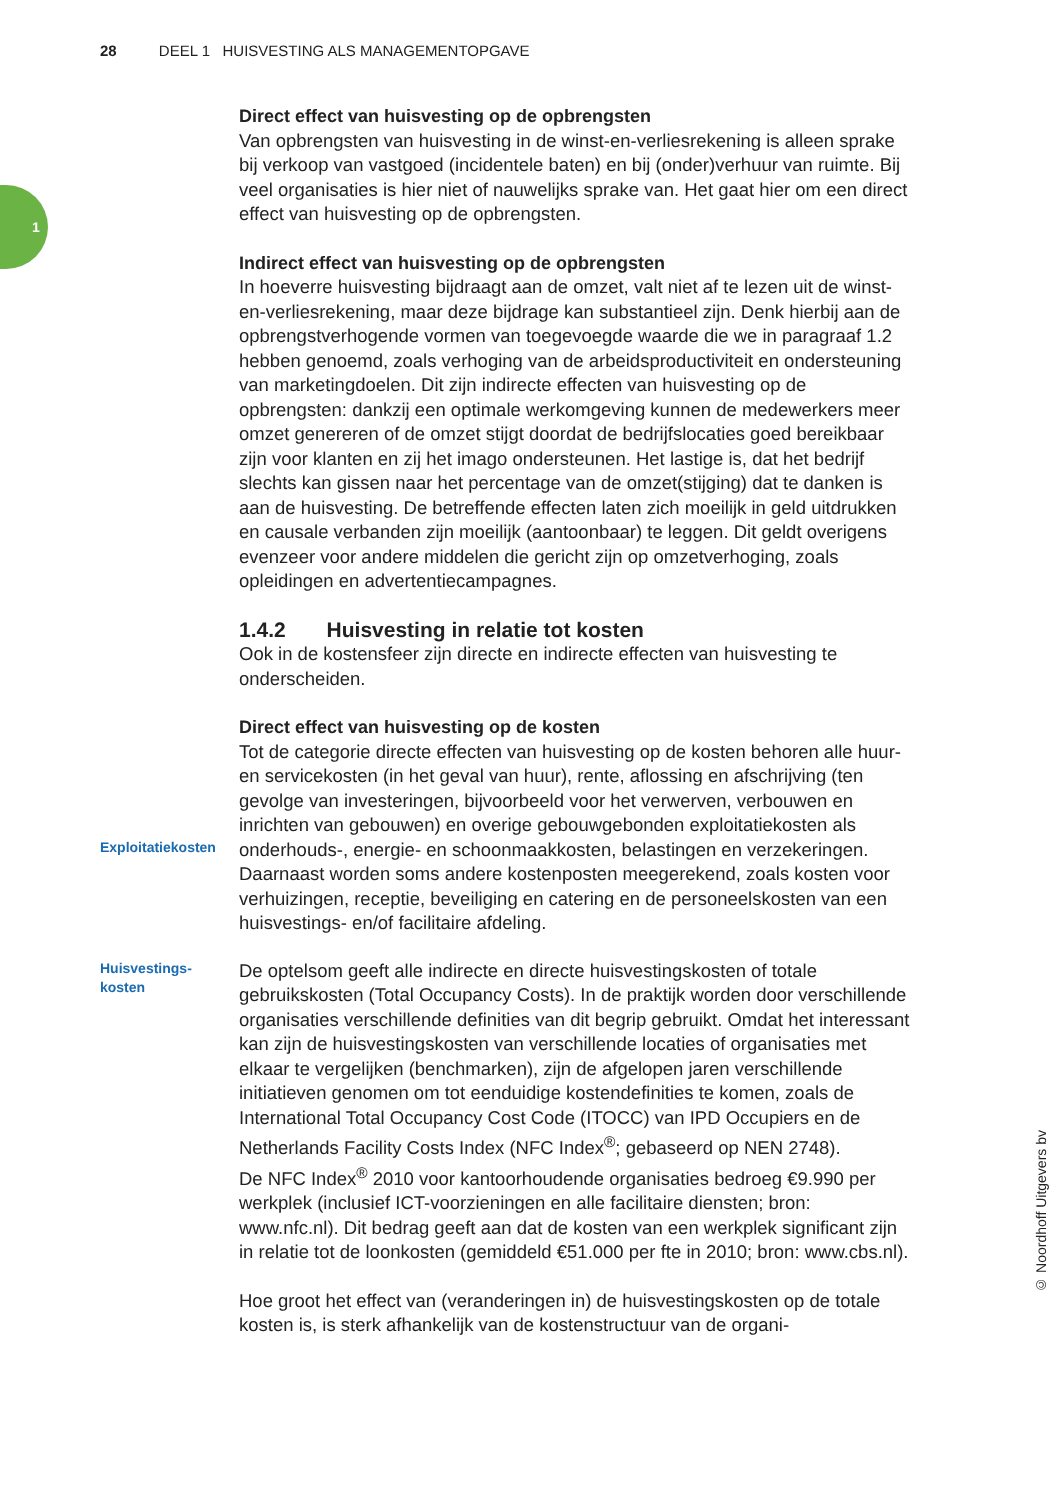28 DEEL 1 HUISVESTING ALS MANAGEMENTOPGAVE
1
Direct effect van huisvesting op de opbrengsten
Van opbrengsten van huisvesting in de winst-en-verliesrekening is alleen sprake bij verkoop van vastgoed (incidentele baten) en bij (onder)verhuur van ruimte. Bij veel organisaties is hier niet of nauwelijks sprake van. Het gaat hier om een direct effect van huisvesting op de opbrengsten.
Indirect effect van huisvesting op de opbrengsten
In hoeverre huisvesting bijdraagt aan de omzet, valt niet af te lezen uit de winst-en-verliesrekening, maar deze bijdrage kan substantieel zijn. Denk hierbij aan de opbrengstverhogende vormen van toegevoegde waarde die we in paragraaf 1.2 hebben genoemd, zoals verhoging van de arbeidspro­ductiviteit en ondersteuning van marketingdoelen. Dit zijn indirecte effecten van huisvesting op de opbrengsten: dankzij een optimale werkomgeving kunnen de medewerkers meer omzet genereren of de omzet stijgt doordat de bedrijfslocaties goed bereikbaar zijn voor klanten en zij het imago onder­steunen. Het lastige is, dat het bedrijf slechts kan gissen naar het percen­tage van de omzet(stijging) dat te danken is aan de huisvesting. De betref­fende effecten laten zich moeilijk in geld uitdrukken en causale verbanden zijn moeilijk (aantoonbaar) te leggen. Dit geldt overigens evenzeer voor andere middelen die gericht zijn op omzetverhoging, zoals opleidingen en advertentiecampagnes.
1.4.2 Huisvesting in relatie tot kosten
Ook in de kostensfeer zijn directe en indirecte effecten van huisvesting te onderscheiden.
Direct effect van huisvesting op de kosten
Tot de categorie directe effecten van huisvesting op de kosten behoren alle huur- en servicekosten (in het geval van huur), rente, aflossing en afschrij­ving (ten gevolge van investeringen, bijvoorbeeld voor het verwerven, ver­bouwen en inrichten van gebouwen) en overige gebouwgebonden exploita­tiekosten als onderhouds-, energie- en schoonmaakkosten, belastingen en verzekeringen. Daarnaast worden soms andere kostenposten meegere­kend, zoals kosten voor verhuizingen, receptie, beveiliging en catering en de personeelskosten van een huisvestings- en/of facilitaire afdeling.
Exploitatiekosten
Huisvestings-
kosten
De optelsom geeft alle indirecte en directe huisvestingskosten of totale gebruikskosten (Total Occupancy Costs). In de praktijk worden door ver­schillende organisaties verschillende definities van dit begrip gebruikt. Omdat het interessant kan zijn de huisvestingskosten van verschillende locaties of organisaties met elkaar te vergelijken (benchmarken), zijn de afgelopen jaren verschillende initiatieven genomen om tot eenduidige kos­tendefinities te komen, zoals de International Total Occupancy Cost Code (ITOCC) van IPD Occupiers en de Netherlands Facility Costs Index (NFC Index<sup>®</sup>; gebaseerd op NEN 2748).
De NFC Index<sup>®</sup> 2010 voor kantoorhoudende organisaties bedroeg €9.990 per werkplek (inclusief ICT-voorzieningen en alle facilitaire diensten; bron: www.nfc.nl). Dit bedrag geeft aan dat de kosten van een werkplek signifi­cant zijn in relatie tot de loonkosten (gemiddeld €51.000 per fte in 2010; bron: www.cbs.nl).
Hoe groot het effect van (veranderingen in) de huisvestingskosten op de totale kosten is, is sterk afhankelijk van de kostenstructuur van de organi-
© Noordhoff Uitgevers bv